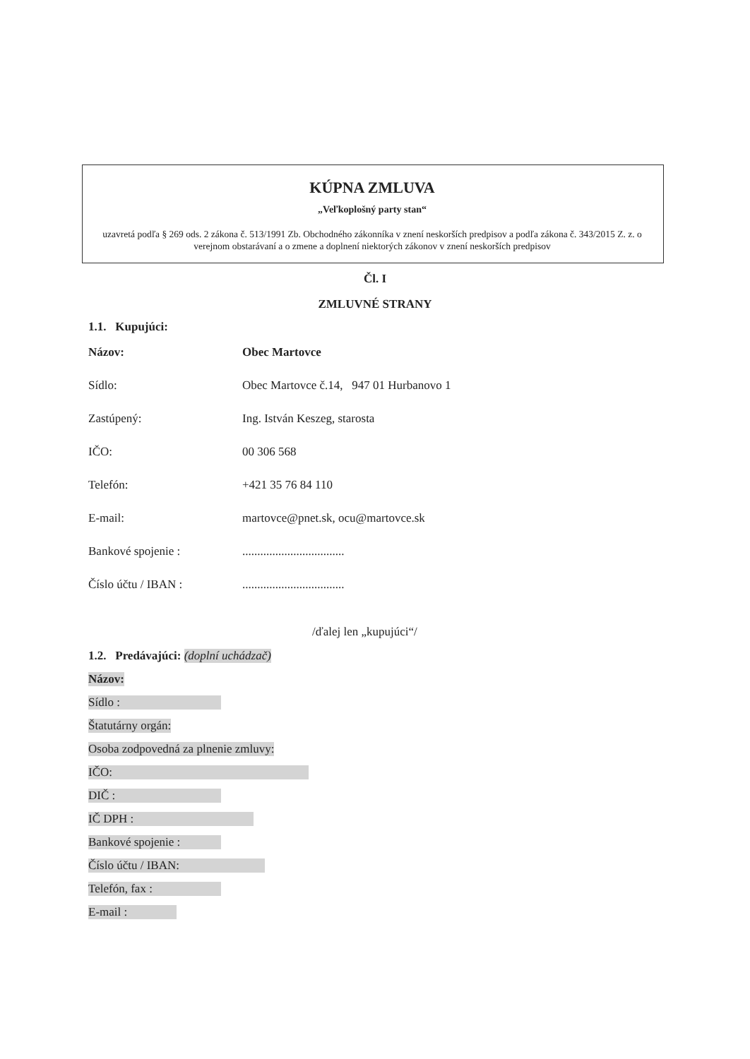KÚPNA ZMLUVA
„Veľkoplošný party stan“
uzavretá podľa § 269 ods. 2 zákona č. 513/1991 Zb. Obchodného zákonníka v znení neskorších predpisov a podľa zákona č. 343/2015 Z. z. o verejnom obstarávaní a o zmene a doplnení niektorých zákonov v znení neskorších predpisov
Čl. I
ZMLUVNÉ STRANY
1.1. Kupujúci:
Názov: Obec Martovce
Sídlo: Obec Martovce č.14, 947 01 Hurbanovo 1
Zastúpený: Ing. István Keszeg, starosta
IČO: 00 306 568
Telefón: +421 35 76 84 110
E-mail: martovce@pnet.sk, ocu@martovce.sk
Bankové spojenie :..................................
Číslo účtu / IBAN :..................................
/ďalej len „kupujúci“/
1.2. Predávajúci: (doplní uchádzač)
Názov:
Sídlo :
Štatutárny orgán:
Osoba zodpovedná za plnenie zmluvy:
IČO:
DIČ :
IČ DPH :
Bankové spojenie :
Číslo účtu / IBAN:
Telefón, fax :
E-mail :